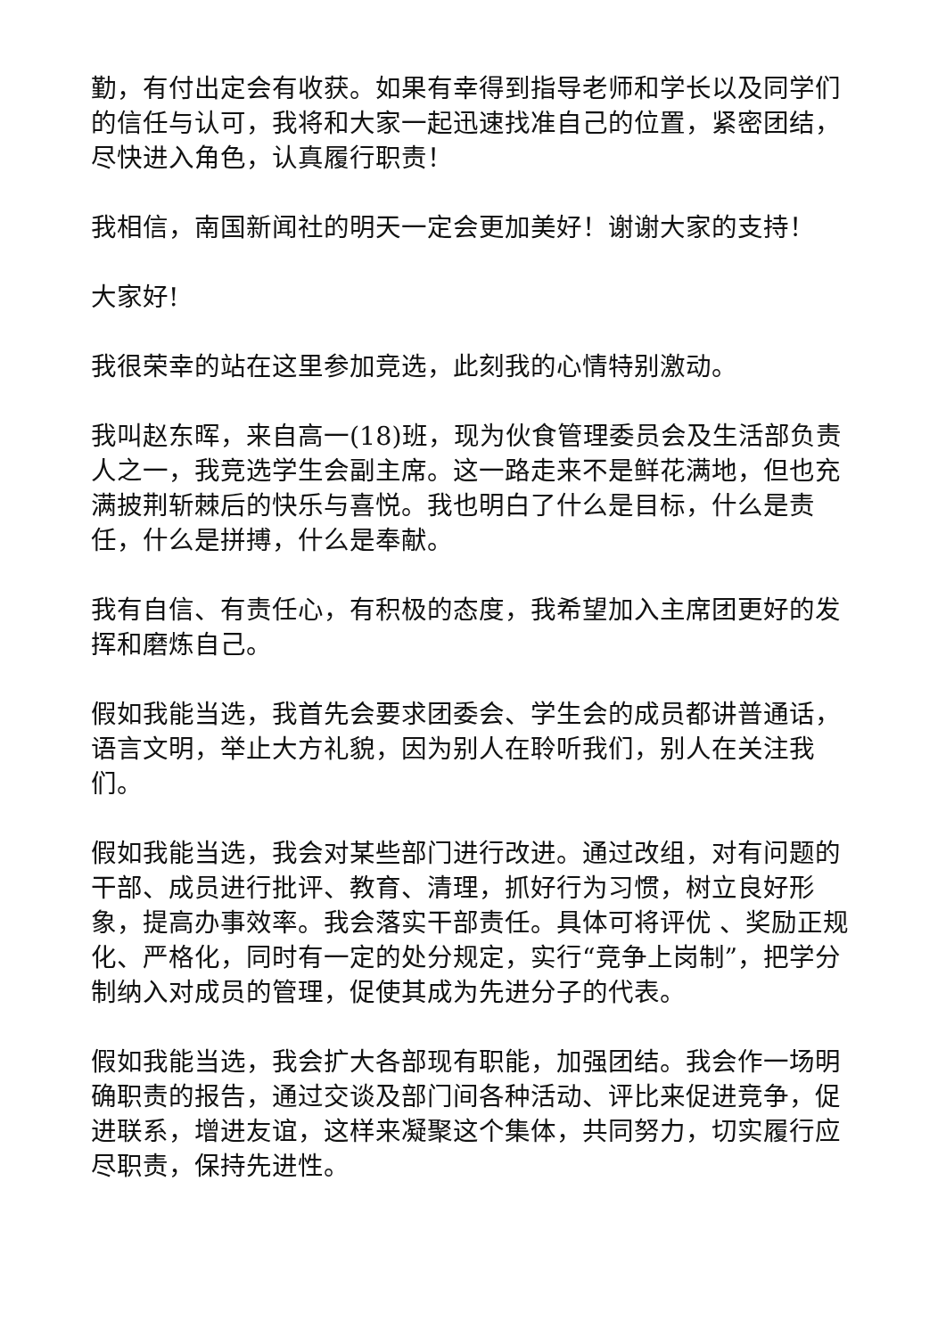勤，有付出定会有收获。如果有幸得到指导老师和学长以及同学们的信任与认可，我将和大家一起迅速找准自己的位置，紧密团结，尽快进入角色，认真履行职责！
我相信，南国新闻社的明天一定会更加美好！谢谢大家的支持！
大家好!
我很荣幸的站在这里参加竞选，此刻我的心情特别激动。
我叫赵东晖，来自高一(18)班，现为伙食管理委员会及生活部负责人之一，我竞选学生会副主席。这一路走来不是鲜花满地，但也充满披荆斩棘后的快乐与喜悦。我也明白了什么是目标，什么是责任，什么是拼搏，什么是奉献。
我有自信、有责任心，有积极的态度，我希望加入主席团更好的发挥和磨炼自己。
假如我能当选，我首先会要求团委会、学生会的成员都讲普通话，语言文明，举止大方礼貌，因为别人在聆听我们，别人在关注我们。
假如我能当选，我会对某些部门进行改进。通过改组，对有问题的干部、成员进行批评、教育、清理，抓好行为习惯，树立良好形象，提高办事效率。我会落实干部责任。具体可将评优 、奖励正规化、严格化，同时有一定的处分规定，实行“竞争上岗制”，把学分制纳入对成员的管理，促使其成为先进分子的代表。
假如我能当选，我会扩大各部现有职能，加强团结。我会作一场明确职责的报告，通过交谈及部门间各种活动、评比来促进竞争，促进联系，增进友谊，这样来凝聚这个集体，共同努力，切实履行应尽职责，保持先进性。